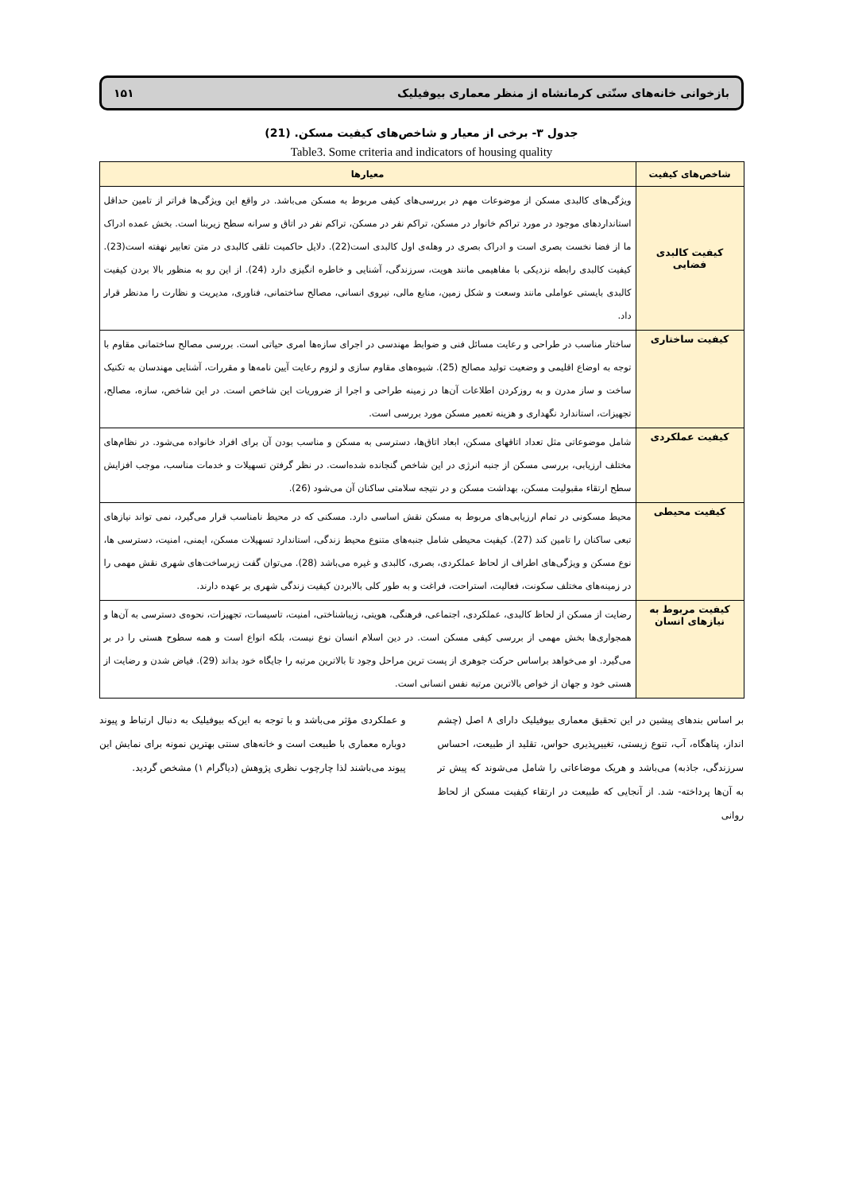بازخوانی خانه‌های سنّتی کرمانشاه از منظر معماری بیوفیلیک ۱۵۱
جدول ۳- برخی از معیار و شاخص‌های کیفیت مسکن. (21)
Table3. Some criteria and indicators of housing quality
| شاخص‌های کیفیت | معیارها |
| --- | --- |
| کیفیت کالبدی فضایی | ویژگی‌های کالبدی مسکن از موضوعات مهم در بررسی‌های کیفی مربوط به مسکن می‌باشد. در واقع این ویژگی‌ها فراتر از تامین حداقل استانداردهای موجود در مورد تراکم خانوار در مسکن، تراکم نفر در مسکن، تراکم نفر در اتاق و سرانه سطح زیربنا است. بخش عمده ادراک ما از فضا نخست بصری است و ادراک بصری در وهله‌ی اول کالبدی است(22). دلایل حاکمیت تلقی کالبدی در متن تعابیر نهفته است(23). کیفیت کالبدی رابطه نزدیکی با مفاهیمی مانند هویت، سرزندگی، آشنایی و خاطره انگیزی دارد (24). از این رو به منظور بالا بردن کیفیت کالبدی بایستی عواملی مانند وسعت و شکل زمین، منابع مالی، نیروی انسانی، مصالح ساختمانی، فناوری، مدیریت و نظارت را مدنظر قرار داد. |
| کیفیت ساختاری | ساختار مناسب در طراحی و رعایت مسائل فنی و ضوابط مهندسی در اجرای سازه‌ها امری حیاتی است. بررسی مصالح ساختمانی مقاوم با توجه به اوضاع اقلیمی و وضعیت تولید مصالح (25). شیوه‌های مقاوم سازی و لزوم رعایت آیین نامه‌ها و مقررات، آشنایی مهندسان به تکنیک ساخت و ساز مدرن و به روزکردن اطلاعات آن‌ها در زمینه طراحی و اجرا از ضروریات این شاخص است. در این شاخص، سازه، مصالح، تجهیزات، استاندارد نگهداری و هزینه تعمیر مسکن مورد بررسی است. |
| کیفیت عملکردی | شامل موضوعاتی مثل تعداد اتاقهای مسکن، ابعاد اتاق‌ها، دسترسی به مسکن و مناسب بودن آن برای افراد خانواده می‌شود. در نظام‌های مختلف ارزیابی، بررسی مسکن از جنبه انرژی در این شاخص گنجانده شده‌است. در نظر گرفتن تسهیلات و خدمات مناسب، موجب افزایش سطح ارتقاء مقبولیت مسکن، بهداشت مسکن و در نتیجه سلامتی ساکنان آن می‌شود (26). |
| کیفیت محیطی | محیط مسکونی در تمام ارزیابی‌های مربوط به مسکن نقش اساسی دارد. مسکنی که در محیط نامناسب قرار می‌گیرد، نمی تواند نیازهای تبعی ساکنان را تامین کند (27). کیفیت محیطی شامل جنبه‌های متنوع محیط زندگی، استاندارد تسهیلات مسکن، ایمنی، امنیت، دسترسی ها، نوع مسکن و ویژگی‌های اطراف از لحاظ عملکردی، بصری، کالبدی و غیره می‌باشد (28). می‌توان گفت زیرساخت‌های شهری نقش مهمی را در زمینه‌های مختلف سکونت، فعالیت، استراحت، فراغت و به طور کلی بالابردن کیفیت زندگی شهری بر عهده دارند. |
| کیفیت مربوط به نیازهای انسان | رضایت از مسکن از لحاظ کالبدی، عملکردی، اجتماعی، فرهنگی، هویتی، زیباشناختی، امنیت، تاسیسات، تجهیزات، نحوه‌ی دسترسی به آن‌ها و همجواری‌ها بخش مهمی از بررسی کیفی مسکن است. در دین اسلام انسان نوع نیست، بلکه انواع است و همه سطوح هستی را در بر می‌گیرد. او می‌خواهد براساس حرکت جوهری از پست ترین مراحل وجود تا بالاترین مرتبه را جایگاه خود بداند (29). فیاض شدن و رضایت از هستی خود و جهان از خواص بالاترین مرتبه نفس انسانی است. |
بر اساس بندهای پیشین در این تحقیق معماری بیوفیلیک دارای ۸ اصل (چشم انداز، پناهگاه، آب، تنوع زیستی، تغییرپذیری حواس، تقلید از طبیعت، احساس سرزندگی، جاذبه) می‌باشد و هریک موضاعاتی را شامل می‌شوند که پیش تر به آن‌ها پرداخته- شد. از آنجایی که طبیعت در ارتقاء کیفیت مسکن از لحاظ روانی
و عملکردی مؤثر می‌باشد و با توجه به این‌که بیوفیلیک به دنبال ارتباط و پیوند دوباره معماری با طبیعت است و خانه‌های سنتی بهترین نمونه برای نمایش این پیوند می‌باشند لذا چارچوب نظری پژوهش (دیاگرام ۱) مشخص گردید.